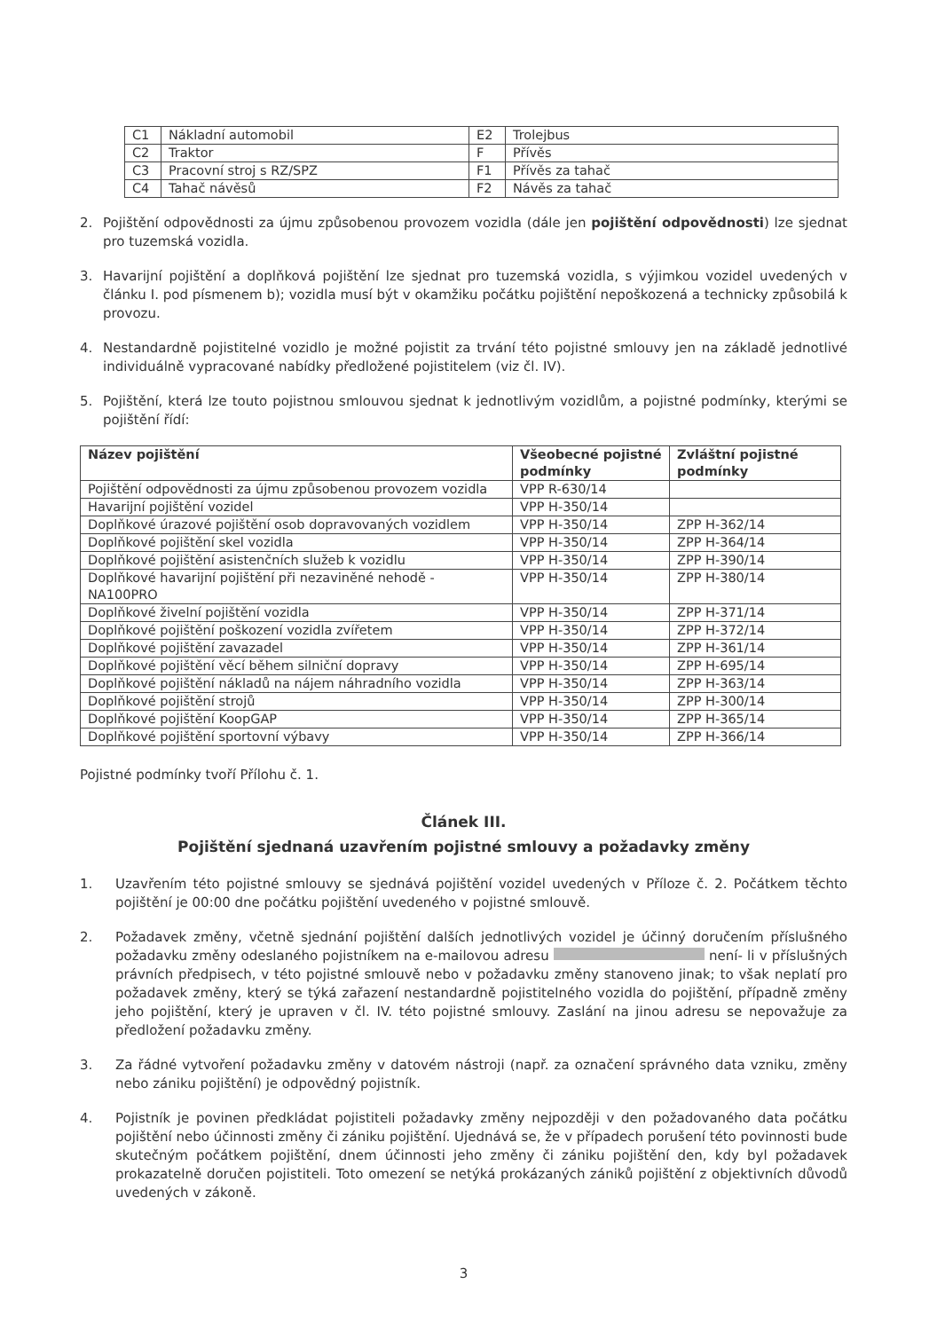| C1 | Nákladní automobil | E2 | Trolejbus |
| C2 | Traktor | F | Přívěs |
| C3 | Pracovní stroj s RZ/SPZ | F1 | Přívěs za tahač |
| C4 | Tahač návěsů | F2 | Návěs za tahač |
2. Pojištění odpovědnosti za újmu způsobenou provozem vozidla (dále jen pojištění odpovědnosti) lze sjednat pro tuzemská vozidla.
3. Havarijní pojištění a doplňková pojištění lze sjednat pro tuzemská vozidla, s výjimkou vozidel uvedených v článku I. pod písmenem b); vozidla musí být v okamžiku počátku pojištění nepoškozená a technicky způsobilá k provozu.
4. Nestandardně pojistitelné vozidlo je možné pojistit za trvání této pojistné smlouvy jen na základě jednotlivé individuálně vypracované nabídky předložené pojistitelem (viz čl. IV).
5. Pojištění, která lze touto pojistnou smlouvou sjednat k jednotlivým vozidlům, a pojistné podmínky, kterými se pojištění řídí:
| Název pojištění | Všeobecné pojistné podmínky | Zvláštní pojistné podmínky |
| --- | --- | --- |
| Pojištění odpovědnosti za újmu způsobenou provozem vozidla | VPP R-630/14 | |
| Havarijní pojištění vozidel | VPP H-350/14 | |
| Doplňkové úrazové pojištění osob dopravovaných vozidlem | VPP H-350/14 | ZPP H-362/14 |
| Doplňkové pojištění skel vozidla | VPP H-350/14 | ZPP H-364/14 |
| Doplňkové pojištění asistenčních služeb k vozidlu | VPP H-350/14 | ZPP H-390/14 |
| Doplňkové havarijní pojištění při nezaviněné nehodě - NA100PRO | VPP H-350/14 | ZPP H-380/14 |
| Doplňkové živelní pojištění vozidla | VPP H-350/14 | ZPP H-371/14 |
| Doplňkové pojištění poškození vozidla zvířetem | VPP H-350/14 | ZPP H-372/14 |
| Doplňkové pojištění zavazadel | VPP H-350/14 | ZPP H-361/14 |
| Doplňkové pojištění věcí během silniční dopravy | VPP H-350/14 | ZPP H-695/14 |
| Doplňkové pojištění nákladů na nájem náhradního vozidla | VPP H-350/14 | ZPP H-363/14 |
| Doplňkové pojištění strojů | VPP H-350/14 | ZPP H-300/14 |
| Doplňkové pojištění KoopGAP | VPP H-350/14 | ZPP H-365/14 |
| Doplňkové pojištění sportovní výbavy | VPP H-350/14 | ZPP H-366/14 |
Pojistné podmínky tvoří Přílohu č. 1.
Článek III.
Pojištění sjednaná uzavřením pojistné smlouvy a požadavky změny
1. Uzavřením této pojistné smlouvy se sjednává pojištění vozidel uvedených v Příloze č. 2. Počátkem těchto pojištění je 00:00 dne počátku pojištění uvedeného v pojistné smlouvě.
2. Požadavek změny, včetně sjednání pojištění dalších jednotlivých vozidel je účinný doručením příslušného požadavku změny odeslaného pojistníkem na e-mailovou adresu není- li v příslušných právních předpisech, v této pojistné smlouvě nebo v požadavku změny stanoveno jinak; to však neplatí pro požadavek změny, který se týká zařazení nestandardně pojistitelného vozidla do pojištění, případně změny jeho pojištění, který je upraven v čl. IV. této pojistné smlouvy. Zaslání na jinou adresu se nepovažuje za předložení požadavku změny.
3. Za řádné vytvoření požadavku změny v datovém nástroji (např. za označení správného data vzniku, změny nebo zániku pojištění) je odpovědný pojistník.
4. Pojistník je povinen předkládat pojistiteli požadavky změny nejpozději v den požadovaného data počátku pojištění nebo účinnosti změny či zániku pojištění. Ujednává se, že v případech porušení této povinnosti bude skutečným počátkem pojištění, dnem účinnosti jeho změny či zániku pojištění den, kdy byl požadavek prokazatelně doručen pojistiteli. Toto omezení se netýká prokázaných zániků pojištění z objektivních důvodů uvedených v zákoně.
3